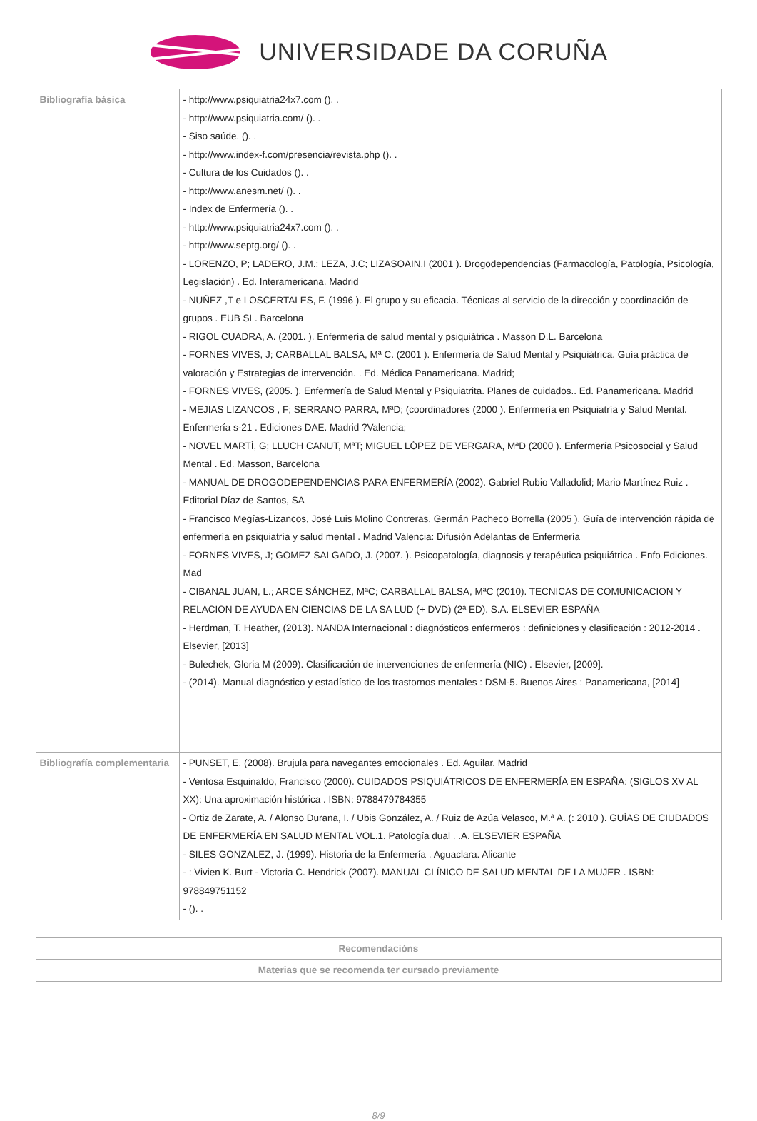UNIVERSIDADE DA CORUÑA
| Bibliografía básica | - http://www.psiquiatria24x7.com (). . - http://www.psiquiatria.com/ (). . - Siso saúde. (). . - http://www.index-f.com/presencia/revista.php (). . - Cultura de los Cuidados (). . - http://www.anesm.net/ (). . - Index de Enfermería (). . - http://www.psiquiatria24x7.com (). . - http://www.septg.org/ (). . - LORENZO, P; LADERO, J.M.; LEZA, J.C; LIZASOAIN,I (2001 ). Drogodependencias (Farmacología, Patología, Psicología, Legislación) . Ed. Interamericana. Madrid - NUÑEZ ,T e LOSCERTALES, F. (1996 ). El grupo y su eficacia. Técnicas al servicio de la dirección y coordinación de grupos . EUB SL. Barcelona - RIGOL CUADRA, A. (2001. ). Enfermería de salud mental y psiquiátrica . Masson D.L. Barcelona - FORNES VIVES, J; CARBALLAL BALSA, Mª C. (2001 ). Enfermería de Salud Mental y Psiquiátrica. Guía práctica de valoración y Estrategias de intervención. . Ed. Médica Panamericana. Madrid; - FORNES VIVES, (2005. ). Enfermería de Salud Mental y Psiquiatrita. Planes de cuidados.. Ed. Panamericana. Madrid - MEJIAS LIZANCOS , F; SERRANO PARRA, MªD; (coordinadores (2000 ). Enfermería en Psiquiatría y Salud Mental. Enfermería s-21 . Ediciones DAE. Madrid ?Valencia; - NOVEL MARTÍ, G; LLUCH CANUT, MªT; MIGUEL LÓPEZ DE VERGARA, MªD (2000 ). Enfermería Psicosocial y Salud Mental . Ed. Masson, Barcelona - MANUAL DE DROGODEPENDENCIAS PARA ENFERMERÍA (2002). Gabriel Rubio Valladolid; Mario Martínez Ruiz . Editorial Díaz de Santos, SA - Francisco Megías-Lizancos, José Luis Molino Contreras, Germán Pacheco Borrella (2005 ). Guía de intervención rápida de enfermería en psiquiatría y salud mental . Madrid Valencia: Difusión Adelantas de Enfermería - FORNES VIVES, J; GOMEZ SALGADO, J. (2007. ). Psicopatología, diagnosis y terapéutica psiquiátrica . Enfo Ediciones. Mad - CIBANAL JUAN, L.; ARCE SÁNCHEZ, MªC; CARBALLAL BALSA, MªC (2010). TECNICAS DE COMUNICACION Y RELACION DE AYUDA EN CIENCIAS DE LA SA LUD (+ DVD) (2ª ED). S.A. ELSEVIER ESPAÑA - Herdman, T. Heather, (2013). NANDA Internacional : diagnósticos enfermeros : definiciones y clasificación : 2012-2014 . Elsevier, [2013] - Bulechek, Gloria M (2009). Clasificación de intervenciones de enfermería (NIC) . Elsevier, [2009]. - (2014). Manual diagnóstico y estadístico de los trastornos mentales : DSM-5. Buenos Aires : Panamericana, [2014] |
| Bibliografía complementaria | - PUNSET, E. (2008). Brujula para navegantes emocionales . Ed. Aguilar. Madrid - Ventosa Esquinaldo, Francisco (2000). CUIDADOS PSIQUIÁTRICOS DE ENFERMERÍA EN ESPAÑA: (SIGLOS XV AL XX): Una aproximación histórica . ISBN: 9788479784355 - Ortiz de Zarate, A. / Alonso Durana, I. / Ubis González, A. / Ruiz de Azúa Velasco, M.ª A. (: 2010 ). GUÍAS DE CIUDADOS DE ENFERMERÍA EN SALUD MENTAL VOL.1. Patología dual . .A. ELSEVIER ESPAÑA - SILES GONZALEZ, J. (1999). Historia de la Enfermería . Aguaclara. Alicante - : Vivien K. Burt - Victoria C. Hendrick (2007). MANUAL CLÍNICO DE SALUD MENTAL DE LA MUJER . ISBN: 978849751152 - (). . |
| Recomendacións |
| Materias que se recomenda ter cursado previamente |
8/9